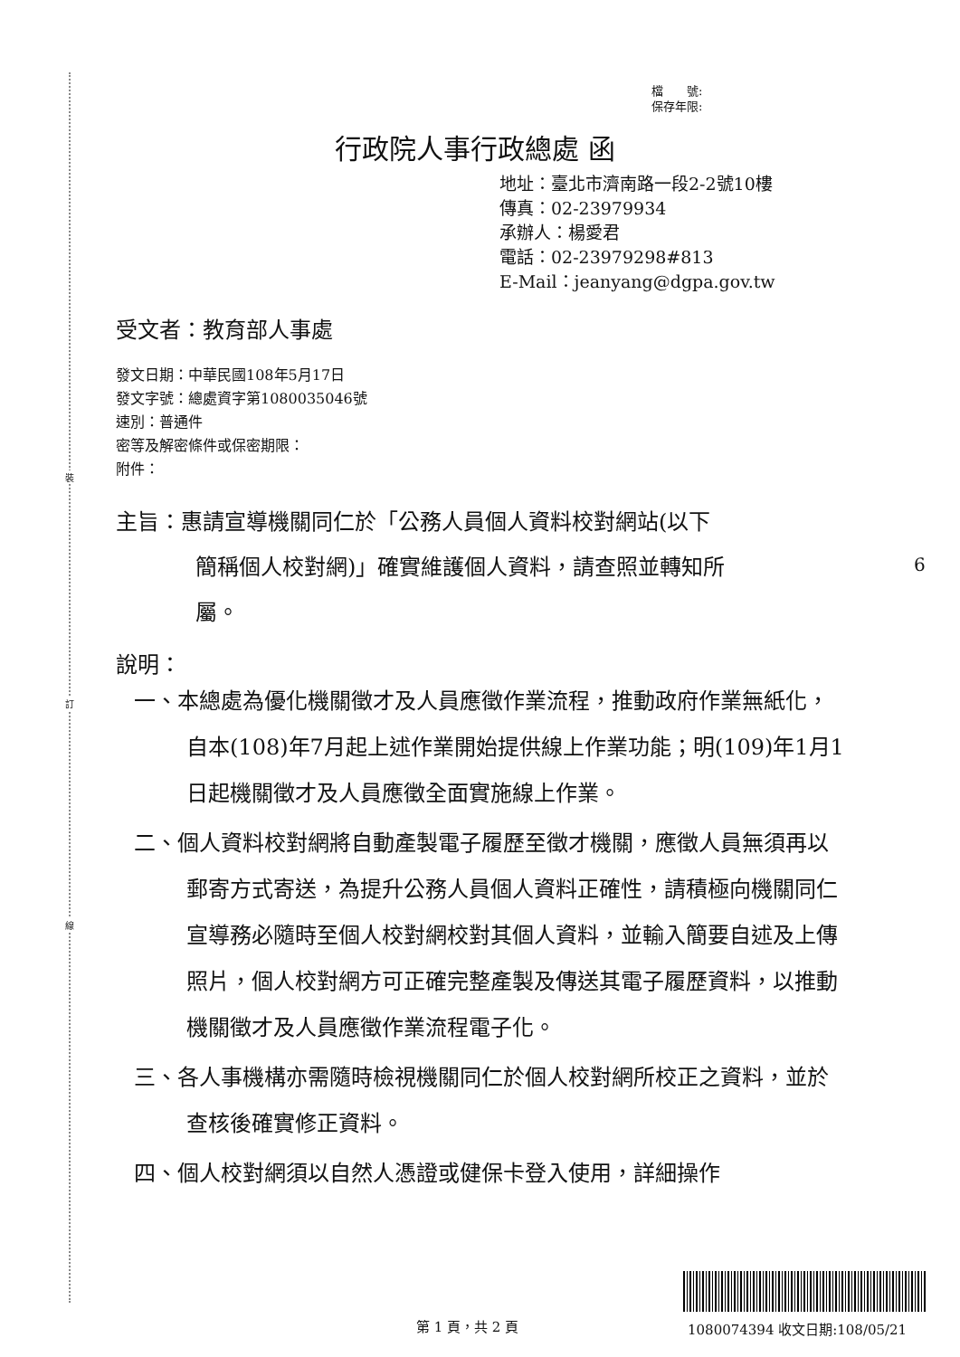裝
訂
線
檔　　號:
保存年限:
行政院人事行政總處 函
地址：臺北市濟南路一段2-2號10樓
傳真：02-23979934
承辦人：楊愛君
電話：02-23979298#813
E-Mail：jeanyang@dgpa.gov.tw
受文者：教育部人事處
發文日期：中華民國108年5月17日
發文字號：總處資字第1080035046號
速別：普通件
密等及解密條件或保密期限：
附件：
主旨：惠請宣導機關同仁於「公務人員個人資料校對網站(以下
簡稱個人校對網)」確實維護個人資料，請查照並轉知所
屬。
6
說明：
一、本總處為優化機關徵才及人員應徵作業流程，推動政府作業無紙化，自本(108)年7月起上述作業開始提供線上作業功能；明(109)年1月1日起機關徵才及人員應徵全面實施線上作業。
二、個人資料校對網將自動產製電子履歷至徵才機關，應徵人員無須再以郵寄方式寄送，為提升公務人員個人資料正確性，請積極向機關同仁宣導務必隨時至個人校對網校對其個人資料，並輸入簡要自述及上傳照片，個人校對網方可正確完整產製及傳送其電子履歷資料，以推動機關徵才及人員應徵作業流程電子化。
三、各人事機構亦需隨時檢視機關同仁於個人校對網所校正之資料，並於查核後確實修正資料。
四、個人校對網須以自然人憑證或健保卡登入使用，詳細操作
第 1 頁，共 2 頁 1080074394 收文日期:108/05/21